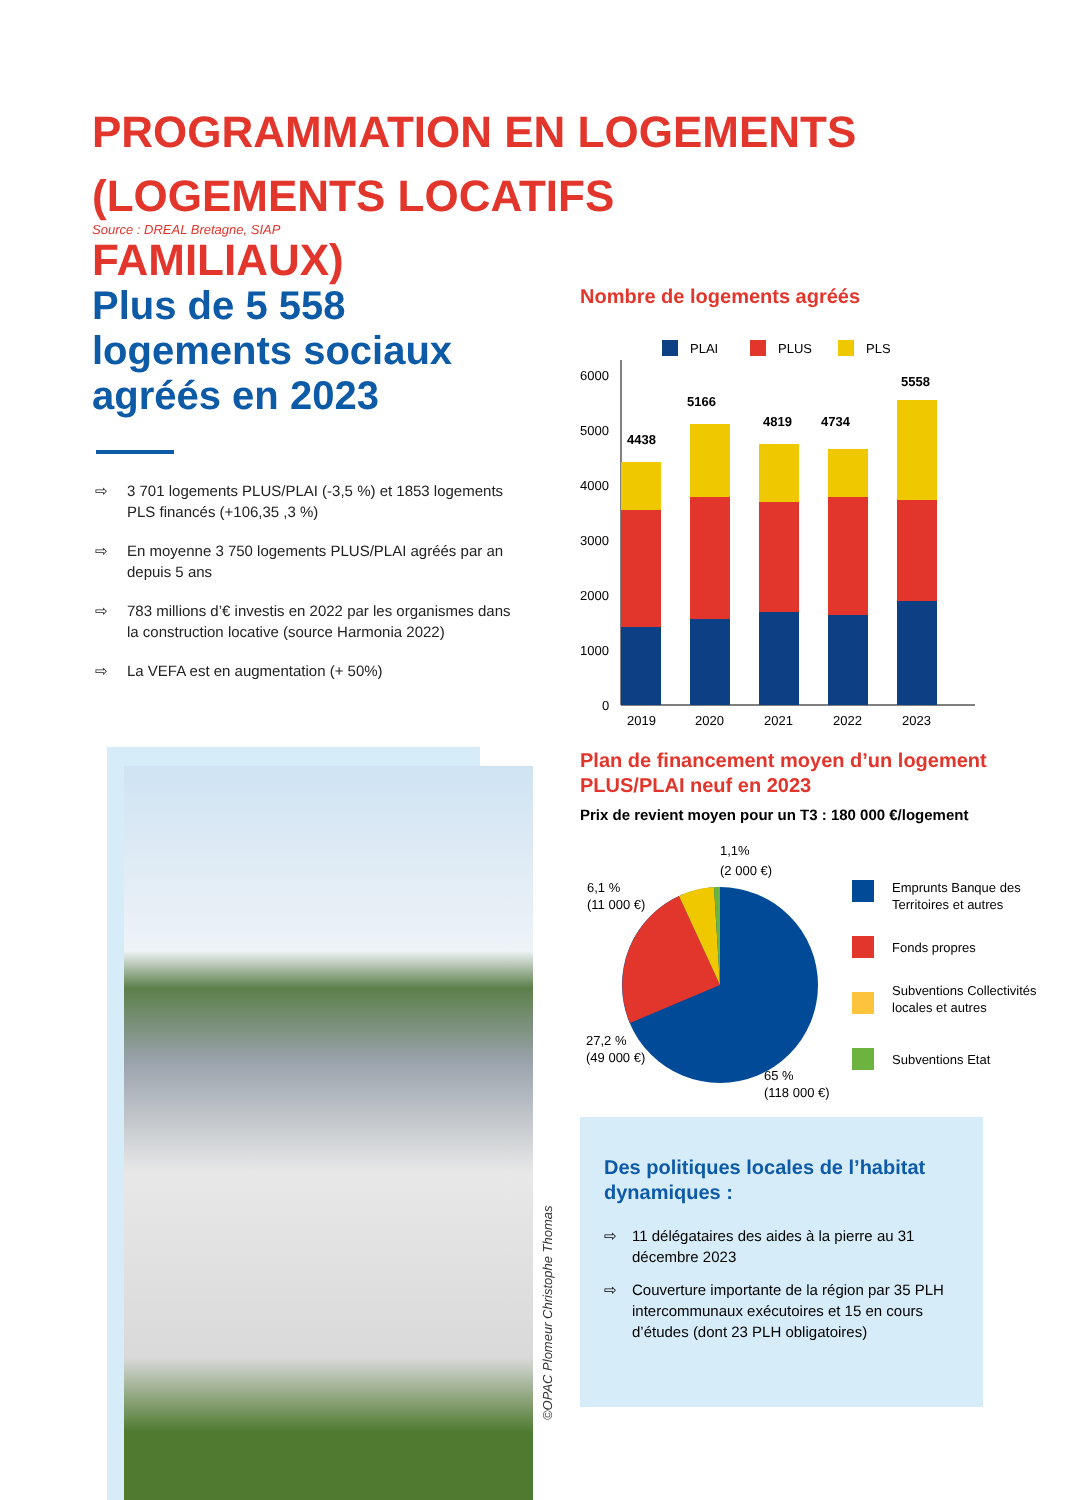PROGRAMMATION EN LOGEMENTS (LOGEMENTS LOCATIFS FAMILIAUX)
Source : DREAL Bretagne, SIAP
Plus de 5 558 logements sociaux agréés en 2023
⇨ 3 701 logements PLUS/PLAI (-3,5 %) et 1853 logements PLS financés (+106,35 ,3 %)
⇨ En moyenne 3 750 logements PLUS/PLAI agréés par an depuis 5 ans
⇨ 783 millions d’€ investis en 2022 par les organismes dans la construction locative (source Harmonia 2022)
⇨ La VEFA est en augmentation (+ 50%)
Nombre de logements agréés
PLAI
PLUS
PLS
6000
5000
4000
3000
2000
1000
0
4438
5166
4819
4734
5558
2019
2020
2021
2022
2023
Plan de financement moyen d’un logement PLUS/PLAI neuf en 2023
Prix de revient moyen pour un T3 : 180 000 €/logement
1,1%
(2 000 €)
6,1 %
(11 000 €)
27,2 %
(49 000 €)
65 %
(118 000 €)
Emprunts Banque des
Territoires et autres
Fonds propres
Subventions Collectivités
locales et autres
Subventions Etat
Des politiques locales de l’habitat dynamiques :
⇨ 11 délégataires des aides à la pierre au 31 décembre 2023
⇨ Couverture importante de la région par 35 PLH intercommunaux exécutoires et 15 en cours d’études (dont 23 PLH obligatoires)
©OPAC Plomeur Christophe Thomas